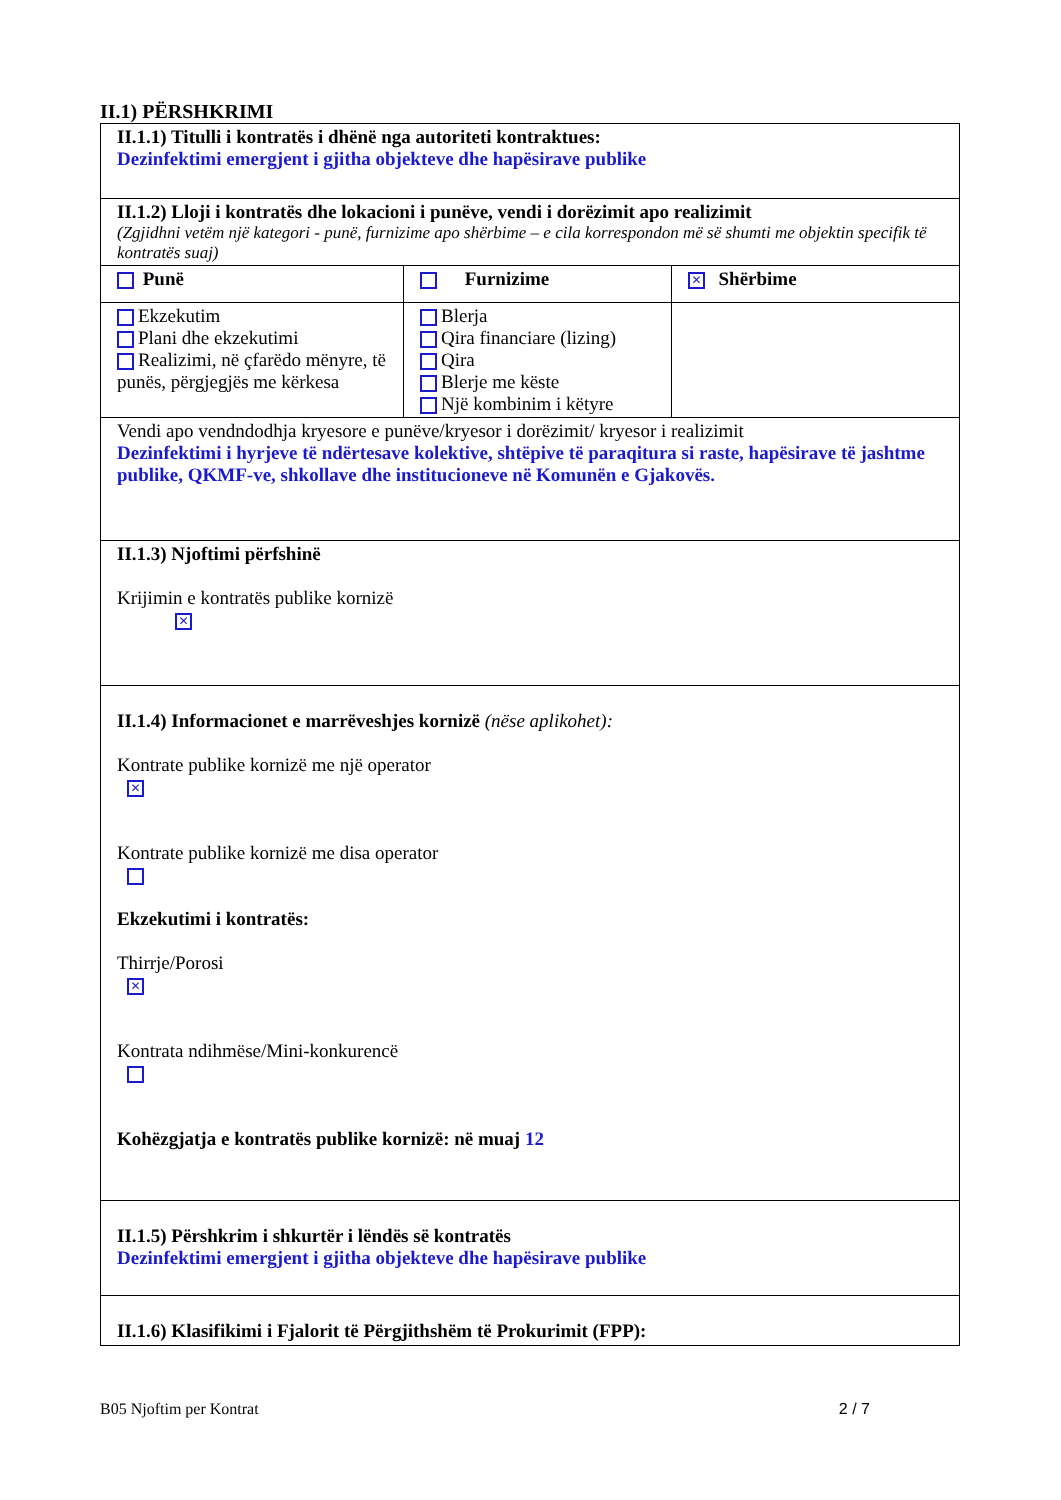II.1) PËRSHKRIMI
| II.1.1) Titulli i kontratës i dhënë nga autoriteti kontraktues: Dezinfektimi emergjent i gjitha objekteve dhe hapësirave publike | | |
| II.1.2) Lloji i kontratës dhe lokacioni i punëve, vendi i dorëzimit apo realizimit (Zgjidhni vetëm një kategori - punë, furnizime apo shërbime – e cila korrespondon më së shumti me objektin specifik të kontratës suaj) | | |
| Punë | Furnizime | ✕ Shërbime |
| Ekzekutim Plani dhe ekzekutimi Realizimi, në çfarëdo mënyre, të punës, përgjegjës me kërkesa | Blerja Qira financiare (lizing) Qira Blerje me këste Një kombinim i këtyre | |
| Vendi apo vendndodhja kryesore e punëve/kryesor i dorëzimit/ kryesor i realizimit Dezinfektimi i hyrjeve të ndërtesave kolektive, shtëpive të paraqitura si raste, hapësirave të jashtme publike, QKMF-ve, shkollave dhe institucioneve në Komunën e Gjakovës. | | |
| II.1.3) Njoftimi përfshinë Krijimin e kontratës publike kornizë ✕ | | |
| II.1.4) Informacionet e marrëveshjes kornizë (nëse aplikohet): Kontrate publike kornizë me një operator ✕ Kontrate publike kornizë me disa operator Ekzekutimi i kontratës: Thirrje/Porosi ✕ Kontrata ndihmëse/Mini-konkurencë Kohëzgjatja e kontratës publike kornizë: në muaj 12 | | |
| II.1.5) Përshkrim i shkurtër i lëndës së kontratës Dezinfektimi emergjent i gjitha objekteve dhe hapësirave publike | | |
| II.1.6) Klasifikimi i Fjalorit të Përgjithshëm të Prokurimit (FPP): | | |
B05 Njoftim per Kontrat 2 / 7